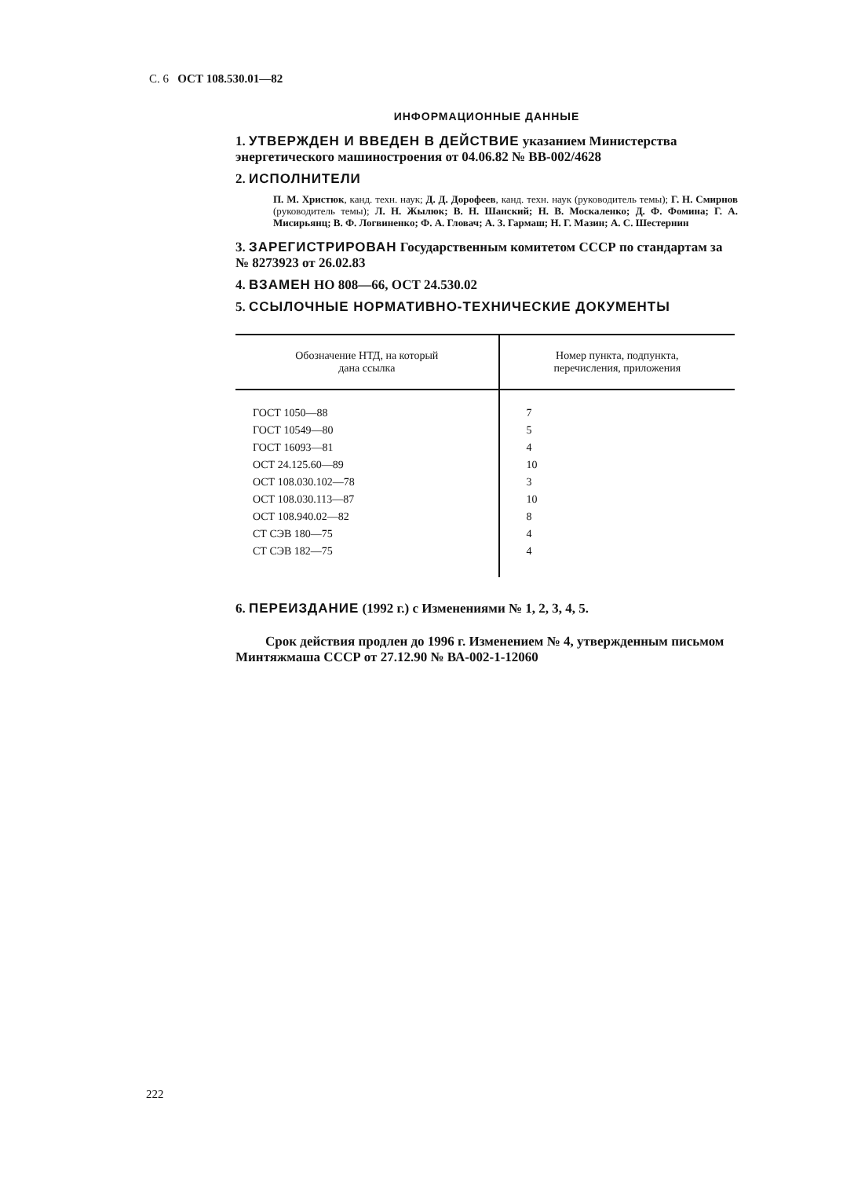С. 6 ОСТ 108.530.01—82
ИНФОРМАЦИОННЫЕ ДАННЫЕ
1. УТВЕРЖДЕН И ВВЕДЕН В ДЕЙСТВИЕ указанием Министерства энергетического машиностроения от 04.06.82 № ВВ-002/4628
2. ИСПОЛНИТЕЛИ
П. М. Христюк, канд. техн. наук; Д. Д. Дорофеев, канд. техн. наук (руководитель темы); Г. Н. Смирнов (руководитель темы); Л. Н. Жылюк; В. Н. Шанский; Н. В. Москаленко; Д. Ф. Фомина; Г. А. Мисирьянц; В. Ф. Логвиненко; Ф. А. Гловач; А. З. Гармаш; Н. Г. Мазин; А. С. Шестернин
3. ЗАРЕГИСТРИРОВАН Государственным комитетом СССР по стандартам за № 8273923 от 26.02.83
4. ВЗАМЕН НО 808—66, ОСТ 24.530.02
5. ССЫЛОЧНЫЕ НОРМАТИВНО-ТЕХНИЧЕСКИЕ ДОКУМЕНТЫ
| Обозначение НТД, на который дана ссылка | Номер пункта, подпункта, перечисления, приложения |
| --- | --- |
| ГОСТ 1050—88 | 7 |
| ГОСТ 10549—80 | 5 |
| ГОСТ 16093—81 | 4 |
| ОСТ 24.125.60—89 | 10 |
| ОСТ 108.030.102—78 | 3 |
| ОСТ 108.030.113—87 | 10 |
| ОСТ 108.940.02—82 | 8 |
| СТ СЭВ 180—75 | 4 |
| СТ СЭВ 182—75 | 4 |
6. ПЕРЕИЗДАНИЕ (1992 г.) с Изменениями № 1, 2, 3, 4, 5.
Срок действия продлен до 1996 г. Изменением № 4, утвержденным письмом Минтяжмаша СССР от 27.12.90 № ВА-002-1-12060
222